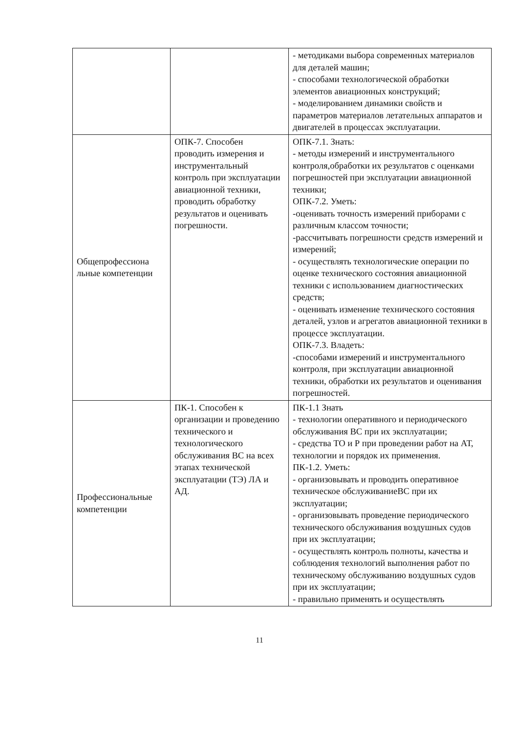| | | - методиками выбора современных материалов для деталей машин; - способами технологической обработки элементов авиационных конструкций; - моделированием динамики свойств и параметров материалов летательных аппаратов и двигателей в процессах эксплуатации. |
| Общепрофессиона льные компетенции | ОПК-7. Способен проводить измерения и инструментальный контроль при эксплуатации авиационной техники, проводить обработку результатов и оценивать погрешности. | ОПК-7.1. Знать: - методы измерений и инструментального контроля,обработки их результатов с оценками погрешностей при эксплуатации авиационной техники; ОПК-7.2. Уметь: -оценивать точность измерений приборами с различным классом точности; -рассчитывать погрешности средств измерений и измерений; - осуществлять технологические операции по оценке технического состояния авиационной техники с использованием диагностических средств; - оценивать изменение технического состояния деталей, узлов и агрегатов авиационной техники в процессе эксплуатации. ОПК-7.3. Владеть: -способами измерений и инструментального контроля, при эксплуатации авиационной техники, обработки их результатов и оценивания погрешностей. |
| Профессиональные компетенции | ПК-1. Способен к организации и проведению технического и технологического обслуживания ВС на всех этапах технической эксплуатации (ТЭ) ЛА и АД. | ПК-1.1 Знать - технологии оперативного и периодического обслуживания ВС при их эксплуатации; - средства ТО и Р при проведении работ на АТ, технологии и порядок их применения. ПК-1.2. Уметь: - организовывать и проводить оперативное техническое обслуживаниеВС при их эксплуатации; - организовывать проведение периодического технического обслуживания воздушных судов при их эксплуатации; - осуществлять контроль полноты, качества и соблюдения технологий выполнения работ по техническому обслуживанию воздушных судов при их эксплуатации; - правильно применять и осуществлять |
11